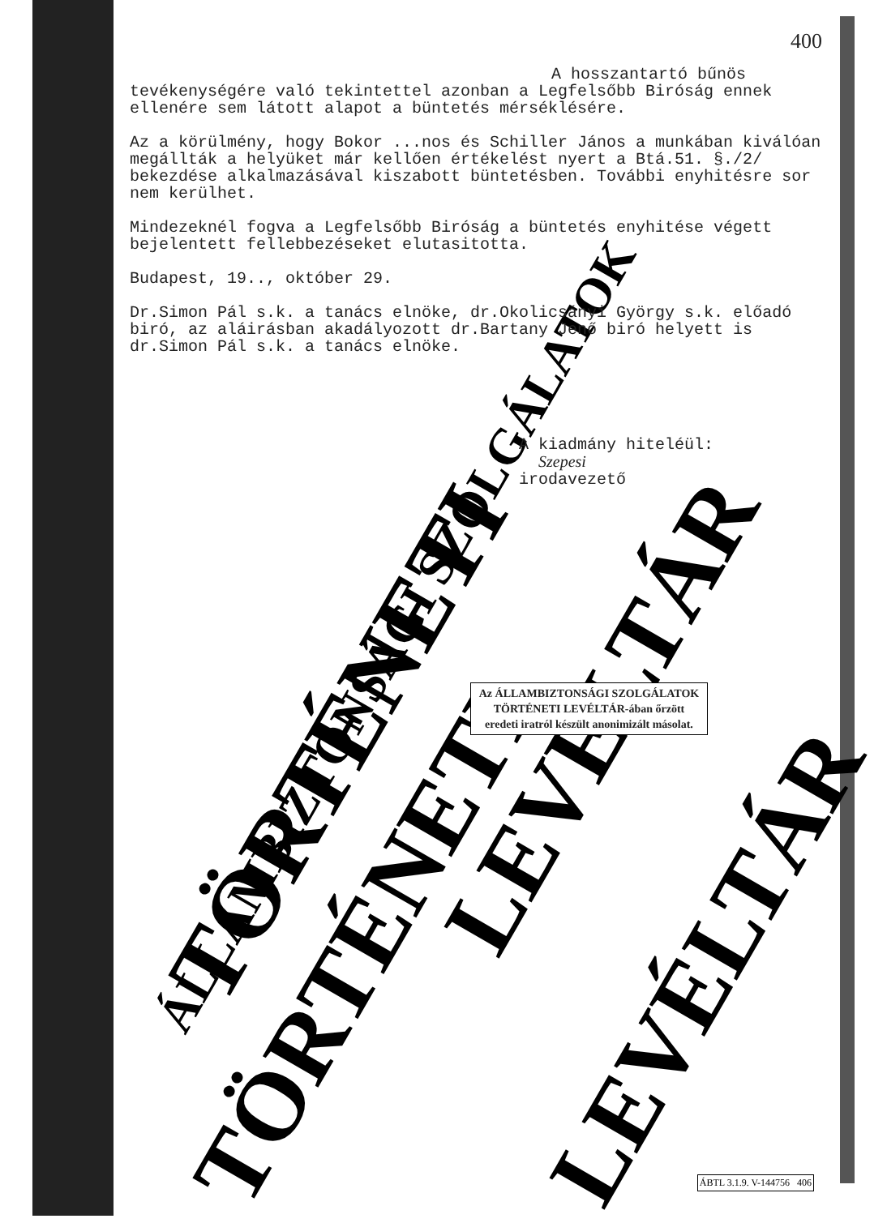TÖRTÉNETI LEVÉLTÁR
TÖRTÉNETI LEVÉLTÁR
ÁLLAMBIZTONSÁGI SZOLGÁLATOK
400
A hosszantartó bűnös
tevékenységére való tekintettel azonban a Legfelsőbb Biróság ennek ellenére sem látott alapot a büntetés mérséklésére.
Az a körülmény, hogy Bokor ...nos és Schiller János a munkában kiválóan megállták a helyüket már kellően értékelést nyert a Btá.51. §./2/ bekezdése alkalmazásával kiszabott büntetésben. További enyhitésre sor nem kerülhet.
Mindezeknél fogva a Legfelsőbb Biróság a büntetés enyhitése végett bejelentett fellebbezéseket elutasitotta.
Budapest, 19.., október 29.
Dr.Simon Pál s.k. a tanács elnöke, dr.Okolicsányi György s.k. előadó biró, az aláirásban akadályozott dr.Bartany Jenő biró helyett is dr.Simon Pál s.k. a tanács elnöke.
A kiadmány hiteléül:
Szepesi
irodavezető
Az ÁLLAMBIZTONSÁGI SZOLGÁLATOK
TÖRTÉNETI LEVÉLTÁR-ában őrzött
eredeti iratról készült anonimizált másolat.
ÁBTL 3.1.9. V-144756 406